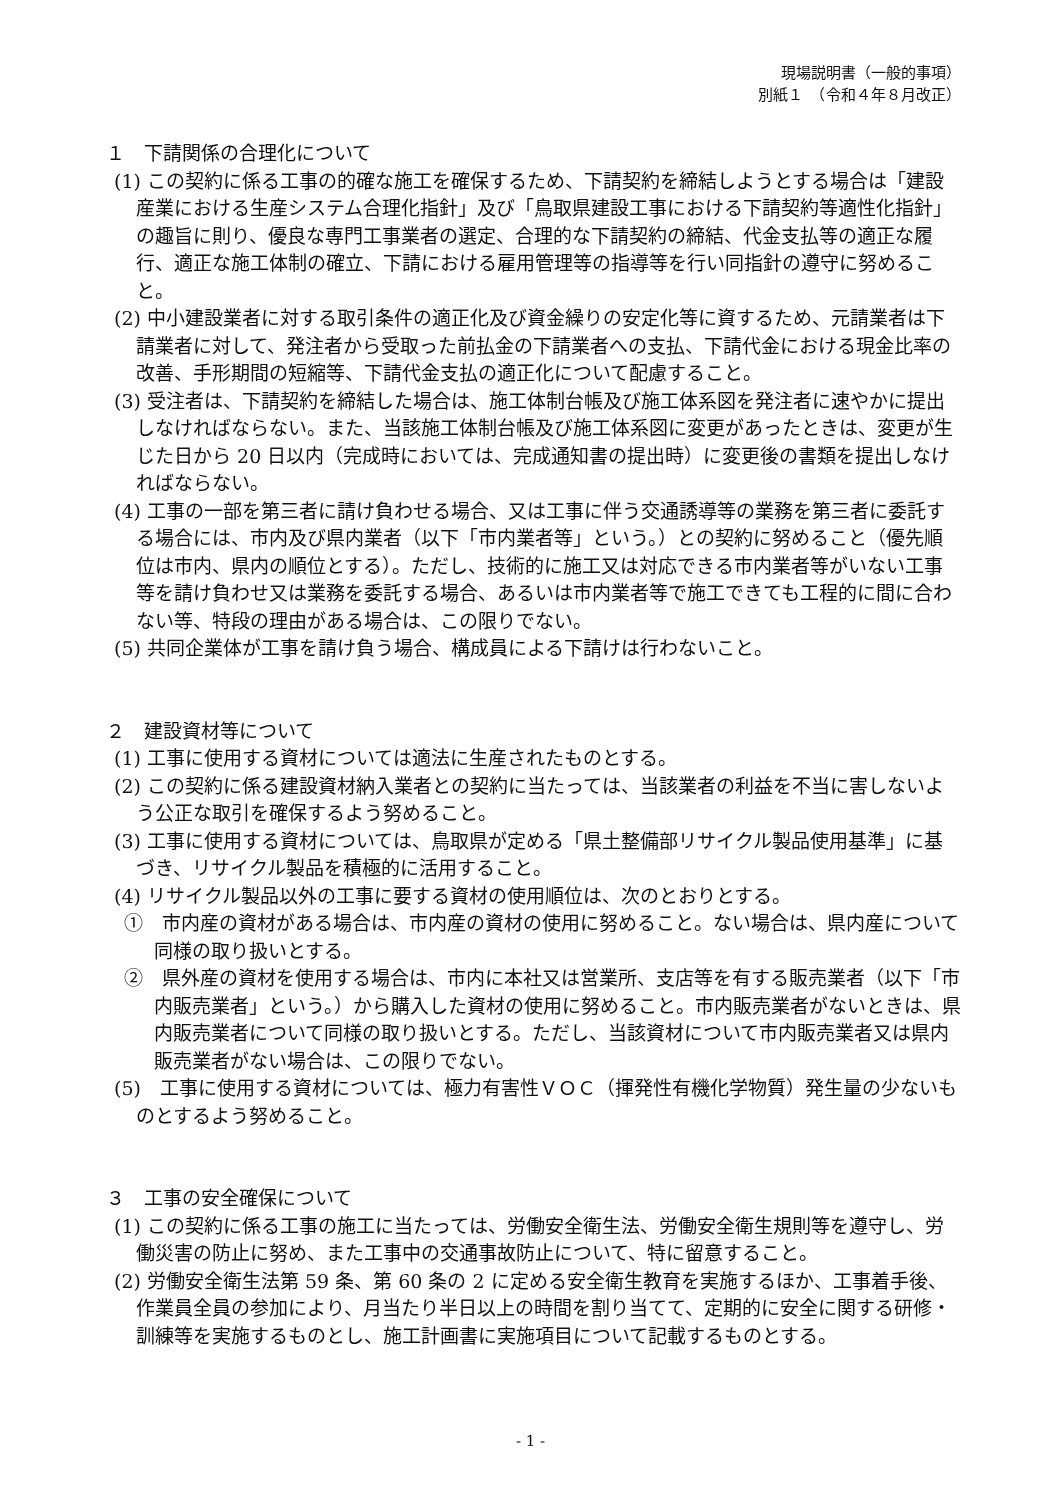現場説明書（一般的事項）
別紙１　（令和４年８月改正）
１　下請関係の合理化について
(1) この契約に係る工事の的確な施工を確保するため、下請契約を締結しようとする場合は「建設産業における生産システム合理化指針」及び「鳥取県建設工事における下請契約等適性化指針」の趣旨に則り、優良な専門工事業者の選定、合理的な下請契約の締結、代金支払等の適正な履行、適正な施工体制の確立、下請における雇用管理等の指導等を行い同指針の遵守に努めること。
(2) 中小建設業者に対する取引条件の適正化及び資金繰りの安定化等に資するため、元請業者は下請業者に対して、発注者から受取った前払金の下請業者への支払、下請代金における現金比率の改善、手形期間の短縮等、下請代金支払の適正化について配慮すること。
(3) 受注者は、下請契約を締結した場合は、施工体制台帳及び施工体系図を発注者に速やかに提出しなければならない。また、当該施工体制台帳及び施工体系図に変更があったときは、変更が生じた日から 20 日以内（完成時においては、完成通知書の提出時）に変更後の書類を提出しなければならない。
(4) 工事の一部を第三者に請け負わせる場合、又は工事に伴う交通誘導等の業務を第三者に委託する場合には、市内及び県内業者（以下「市内業者等」という。）との契約に努めること（優先順位は市内、県内の順位とする）。ただし、技術的に施工又は対応できる市内業者等がいない工事等を請け負わせ又は業務を委託する場合、あるいは市内業者等で施工できても工程的に間に合わない等、特段の理由がある場合は、この限りでない。
(5) 共同企業体が工事を請け負う場合、構成員による下請けは行わないこと。
２　建設資材等について
(1) 工事に使用する資材については適法に生産されたものとする。
(2) この契約に係る建設資材納入業者との契約に当たっては、当該業者の利益を不当に害しないよう公正な取引を確保するよう努めること。
(3) 工事に使用する資材については、鳥取県が定める「県土整備部リサイクル製品使用基準」に基づき、リサイクル製品を積極的に活用すること。
(4) リサイクル製品以外の工事に要する資材の使用順位は、次のとおりとする。
①　市内産の資材がある場合は、市内産の資材の使用に努めること。ない場合は、県内産について同様の取り扱いとする。
②　県外産の資材を使用する場合は、市内に本社又は営業所、支店等を有する販売業者（以下「市内販売業者」という。）から購入した資材の使用に努めること。市内販売業者がないときは、県内販売業者について同様の取り扱いとする。ただし、当該資材について市内販売業者又は県内販売業者がない場合は、この限りでない。
(5)　工事に使用する資材については、極力有害性ＶＯＣ（揮発性有機化学物質）発生量の少ないものとするよう努めること。
３　工事の安全確保について
(1) この契約に係る工事の施工に当たっては、労働安全衛生法、労働安全衛生規則等を遵守し、労働災害の防止に努め、また工事中の交通事故防止について、特に留意すること。
(2) 労働安全衛生法第 59 条、第 60 条の 2 に定める安全衛生教育を実施するほか、工事着手後、作業員全員の参加により、月当たり半日以上の時間を割り当てて、定期的に安全に関する研修・訓練等を実施するものとし、施工計画書に実施項目について記載するものとする。
- 1 -